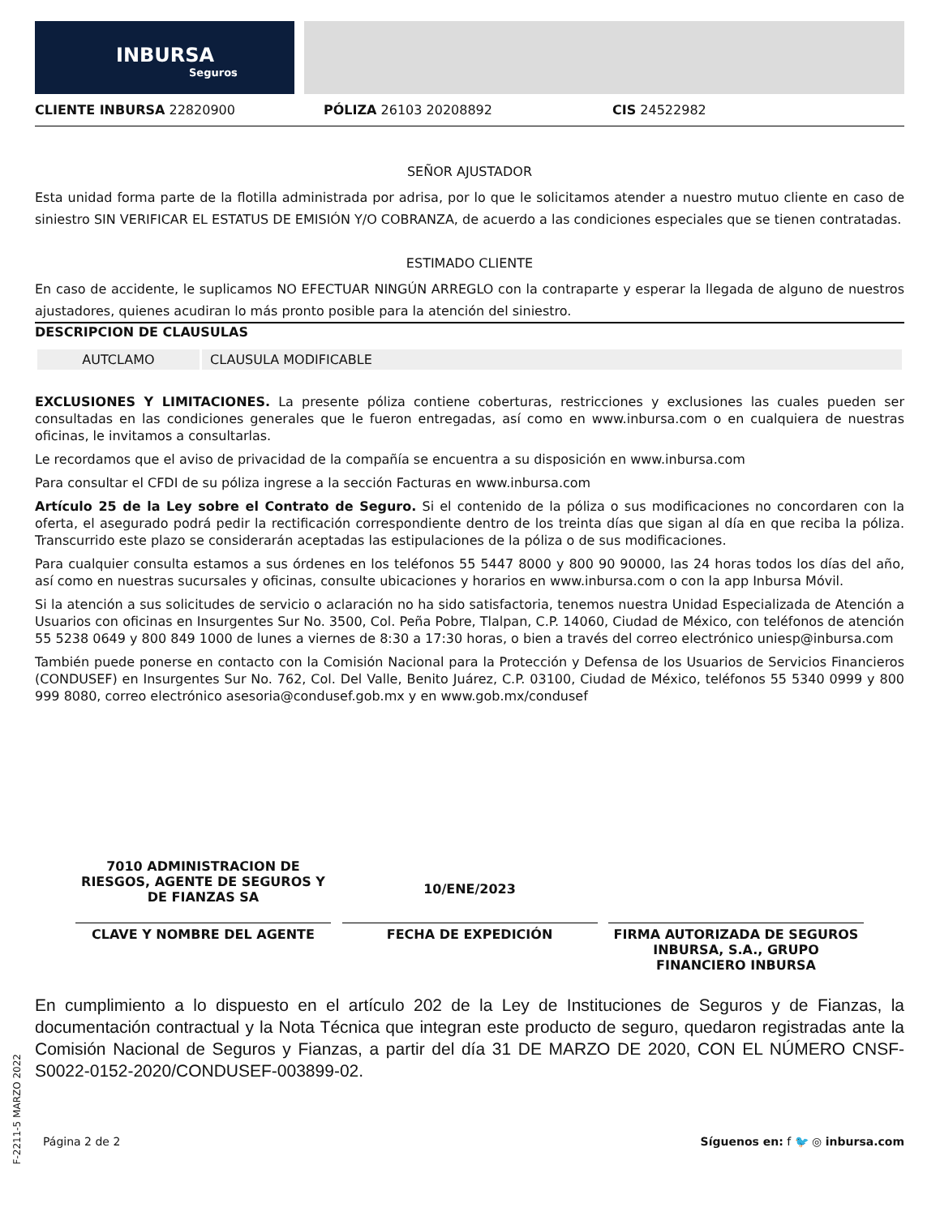F-2211-5 MARZO 2022
INBURSA
Seguros
CLIENTE INBURSA 22820900 PÓLIZA 26103 20208892 CIS 24522982
SEÑOR AJUSTADOR
Esta unidad forma parte de la flotilla administrada por adrisa, por lo que le solicitamos atender a nuestro mutuo cliente en caso de siniestro SIN VERIFICAR EL ESTATUS DE EMISIÓN Y/O COBRANZA, de acuerdo a las condiciones especiales que se tienen contratadas.
ESTIMADO CLIENTE
En caso de accidente, le suplicamos NO EFECTUAR NINGÚN ARREGLO con la contraparte y esperar la llegada de alguno de nuestros ajustadores, quienes acudiran lo más pronto posible para la atención del siniestro.
DESCRIPCION DE CLAUSULAS
| AUTCLAMO | CLAUSULA MODIFICABLE |
EXCLUSIONES Y LIMITACIONES. La presente póliza contiene coberturas, restricciones y exclusiones las cuales pueden ser consultadas en las condiciones generales que le fueron entregadas, así como en www.inbursa.com o en cualquiera de nuestras oficinas, le invitamos a consultarlas.
Le recordamos que el aviso de privacidad de la compañía se encuentra a su disposición en www.inbursa.com
Para consultar el CFDI de su póliza ingrese a la sección Facturas en www.inbursa.com
Artículo 25 de la Ley sobre el Contrato de Seguro. Si el contenido de la póliza o sus modificaciones no concordaren con la oferta, el asegurado podrá pedir la rectificación correspondiente dentro de los treinta días que sigan al día en que reciba la póliza. Transcurrido este plazo se considerarán aceptadas las estipulaciones de la póliza o de sus modificaciones.
Para cualquier consulta estamos a sus órdenes en los teléfonos 55 5447 8000 y 800 90 90000, las 24 horas todos los días del año, así como en nuestras sucursales y oficinas, consulte ubicaciones y horarios en www.inbursa.com o con la app Inbursa Móvil.
Si la atención a sus solicitudes de servicio o aclaración no ha sido satisfactoria, tenemos nuestra Unidad Especializada de Atención a Usuarios con oficinas en Insurgentes Sur No. 3500, Col. Peña Pobre, Tlalpan, C.P. 14060, Ciudad de México, con teléfonos de atención 55 5238 0649 y 800 849 1000 de lunes a viernes de 8:30 a 17:30 horas, o bien a través del correo electrónico uniesp@inbursa.com
También puede ponerse en contacto con la Comisión Nacional para la Protección y Defensa de los Usuarios de Servicios Financieros (CONDUSEF) en Insurgentes Sur No. 762, Col. Del Valle, Benito Juárez, C.P. 03100, Ciudad de México, teléfonos 55 5340 0999 y 800 999 8080, correo electrónico asesoria@condusef.gob.mx y en www.gob.mx/condusef
7010 ADMINISTRACION DE RIESGOS, AGENTE DE SEGUROS Y DE FIANZAS SA
CLAVE Y NOMBRE DEL AGENTE
10/ENE/2023
FECHA DE EXPEDICIÓN
FIRMA AUTORIZADA DE SEGUROS INBURSA, S.A., GRUPO FINANCIERO INBURSA
En cumplimiento a lo dispuesto en el artículo 202 de la Ley de Instituciones de Seguros y de Fianzas, la documentación contractual y la Nota Técnica que integran este producto de seguro, quedaron registradas ante la Comisión Nacional de Seguros y Fianzas, a partir del día 31 DE MARZO DE 2020, CON EL NÚMERO CNSF-S0022-0152-2020/CONDUSEF-003899-02.
Página 2 de 2 Síguenos en: f 🐦 ◎ inbursa.com